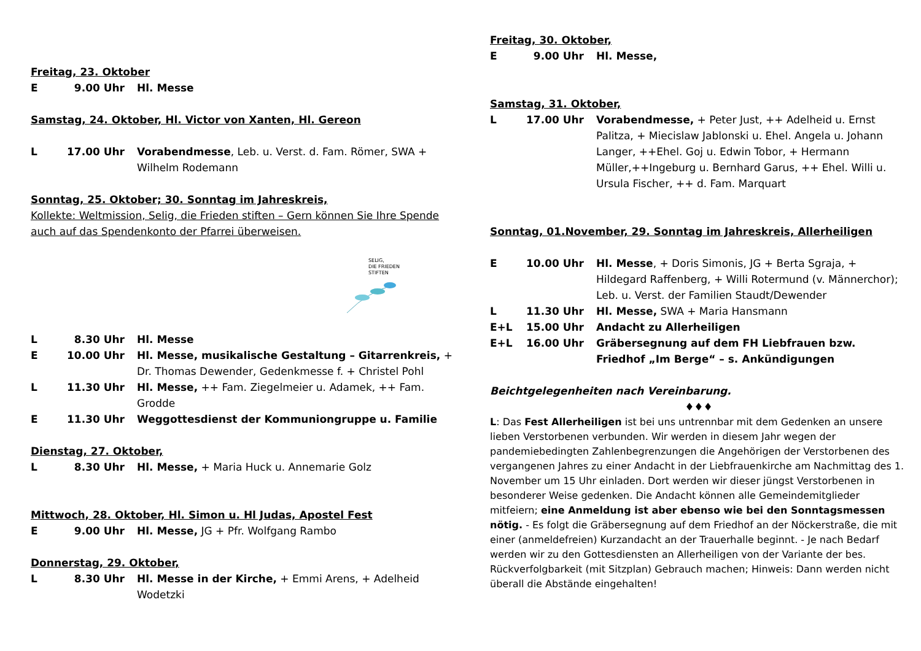Freitag, 23. Oktober
E 9.00 Uhr Hl. Messe
Samstag, 24. Oktober, Hl. Victor von Xanten, Hl. Gereon
L 17.00 Uhr Vorabendmesse, Leb. u. Verst. d. Fam. Römer, SWA + Wilhelm Rodemann
Sonntag, 25. Oktober; 30. Sonntag im Jahreskreis,
Kollekte: Weltmission, Selig, die Frieden stiften – Gern können Sie Ihre Spende auch auf das Spendenkonto der Pfarrei überweisen.
SELIG,
DIE FRIEDEN
STIFTEN
L 8.30 Uhr Hl. Messe
E 10.00 Uhr Hl. Messe, musikalische Gestaltung – Gitarrenkreis, + Dr. Thomas Dewender, Gedenkmesse f. + Christel Pohl
L 11.30 Uhr Hl. Messe, ++ Fam. Ziegelmeier u. Adamek, ++ Fam. Grodde
E 11.30 Uhr Weggottesdienst der Kommuniongruppe u. Familie
Dienstag, 27. Oktober,
L 8.30 Uhr Hl. Messe, + Maria Huck u. Annemarie Golz
Mittwoch, 28. Oktober, Hl. Simon u. Hl Judas, Apostel Fest
E 9.00 Uhr Hl. Messe, JG + Pfr. Wolfgang Rambo
Donnerstag, 29. Oktober,
L 8.30 Uhr Hl. Messe in der Kirche, + Emmi Arens, + Adelheid Wodetzki
Freitag, 30. Oktober,
E 9.00 Uhr Hl. Messe,
Samstag, 31. Oktober,
L 17.00 Uhr Vorabendmesse, + Peter Just, ++ Adelheid u. Ernst Palitza, + Miecislaw Jablonski u. Ehel. Angela u. Johann Langer, ++Ehel. Goj u. Edwin Tobor, + Hermann Müller,++Ingeburg u. Bernhard Garus, ++ Ehel. Willi u. Ursula Fischer, ++ d. Fam. Marquart
Sonntag, 01.November, 29. Sonntag im Jahreskreis, Allerheiligen
E 10.00 Uhr Hl. Messe, + Doris Simonis, JG + Berta Sgraja, + Hildegard Raffenberg, + Willi Rotermund (v. Männerchor); Leb. u. Verst. der Familien Staudt/Dewender
L 11.30 Uhr Hl. Messe, SWA + Maria Hansmann
E+L 15.00 Uhr Andacht zu Allerheiligen
E+L 16.00 Uhr Gräbersegnung auf dem FH Liebfrauen bzw. Friedhof „Im Berge“ – s. Ankündigungen
Beichtgelegenheiten nach Vereinbarung.
♦♦♦
L: Das Fest Allerheiligen ist bei uns untrennbar mit dem Gedenken an unsere lieben Verstorbenen verbunden. Wir werden in diesem Jahr wegen der pandemiebedingten Zahlenbegrenzungen die Angehörigen der Verstorbenen des vergangenen Jahres zu einer Andacht in der Liebfrauenkirche am Nachmittag des 1. November um 15 Uhr einladen. Dort werden wir dieser jüngst Verstorbenen in besonderer Weise gedenken. Die Andacht können alle Gemeindemitglieder mitfeiern; eine Anmeldung ist aber ebenso wie bei den Sonntagsmessen nötig. - Es folgt die Gräbersegnung auf dem Friedhof an der Nöckerstraße, die mit einer (anmeldefreien) Kurzandacht an der Trauerhalle beginnt. - Je nach Bedarf werden wir zu den Gottesdiensten an Allerheiligen von der Variante der bes. Rückverfolgbarkeit (mit Sitzplan) Gebrauch machen; Hinweis: Dann werden nicht überall die Abstände eingehalten!